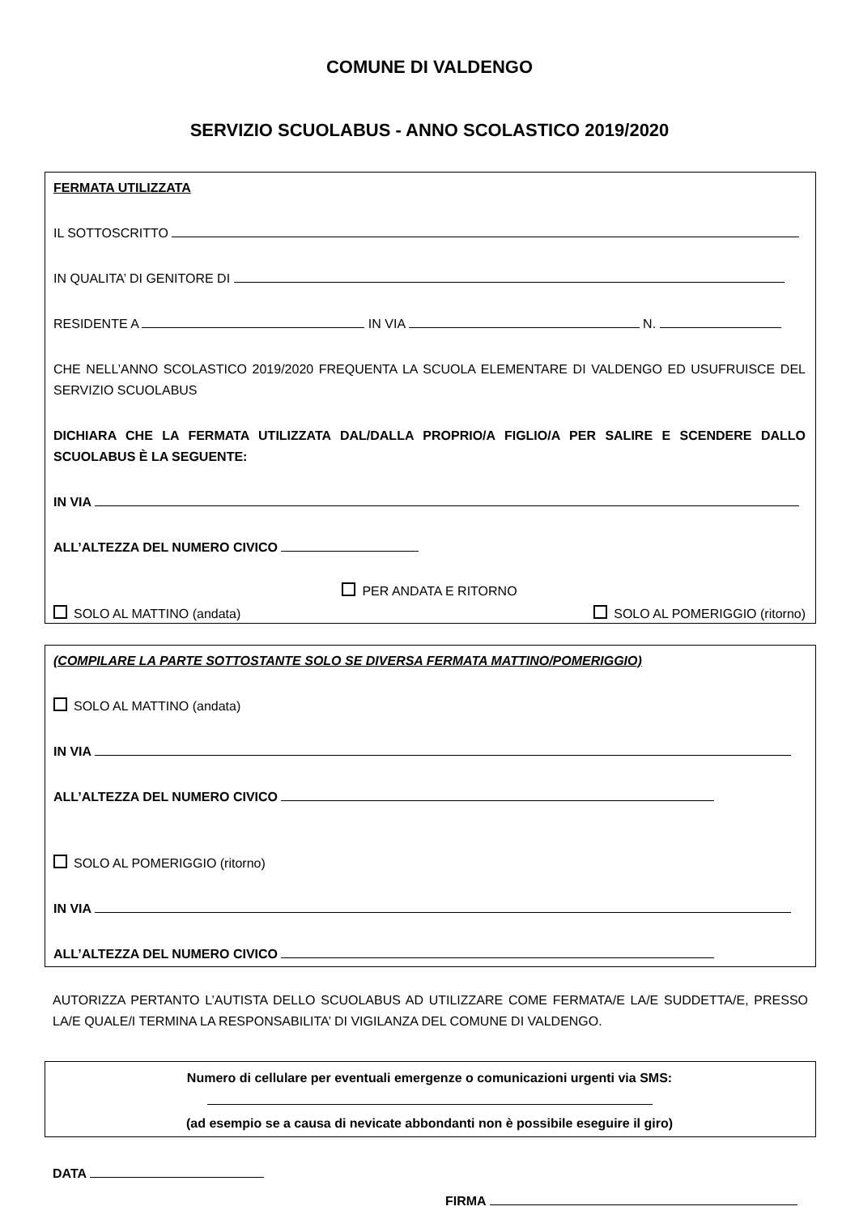COMUNE DI VALDENGO
SERVIZIO SCUOLABUS - ANNO SCOLASTICO 2019/2020
FERMATA UTILIZZATA
IL SOTTOSCRITTO
IN QUALITA’ DI GENITORE DI
RESIDENTE A IN VIA N.
CHE NELL’ANNO SCOLASTICO 2019/2020 FREQUENTA LA SCUOLA ELEMENTARE DI VALDENGO ED USUFRUISCE DEL SERVIZIO SCUOLABUS
DICHIARA CHE LA FERMATA UTILIZZATA DAL/DALLA PROPRIO/A FIGLIO/A PER SALIRE E SCENDERE DALLO SCUOLABUS È LA SEGUENTE:
IN VIA
ALL’ALTEZZA DEL NUMERO CIVICO
PER ANDATA E RITORNO
SOLO AL MATTINO (andata) SOLO AL POMERIGGIO (ritorno)
(COMPILARE LA PARTE SOTTOSTANTE SOLO SE DIVERSA FERMATA MATTINO/POMERIGGIO)
SOLO AL MATTINO (andata)
IN VIA
ALL’ALTEZZA DEL NUMERO CIVICO
SOLO AL POMERIGGIO (ritorno)
IN VIA
ALL’ALTEZZA DEL NUMERO CIVICO
AUTORIZZA PERTANTO L’AUTISTA DELLO SCUOLABUS AD UTILIZZARE COME FERMATA/E LA/E SUDDETTA/E, PRESSO LA/E QUALE/I TERMINA LA RESPONSABILITA’ DI VIGILANZA DEL COMUNE DI VALDENGO.
Numero di cellulare per eventuali emergenze o comunicazioni urgenti via SMS:
(ad esempio se a causa di nevicate abbondanti non è possibile eseguire il giro)
DATA
FIRMA